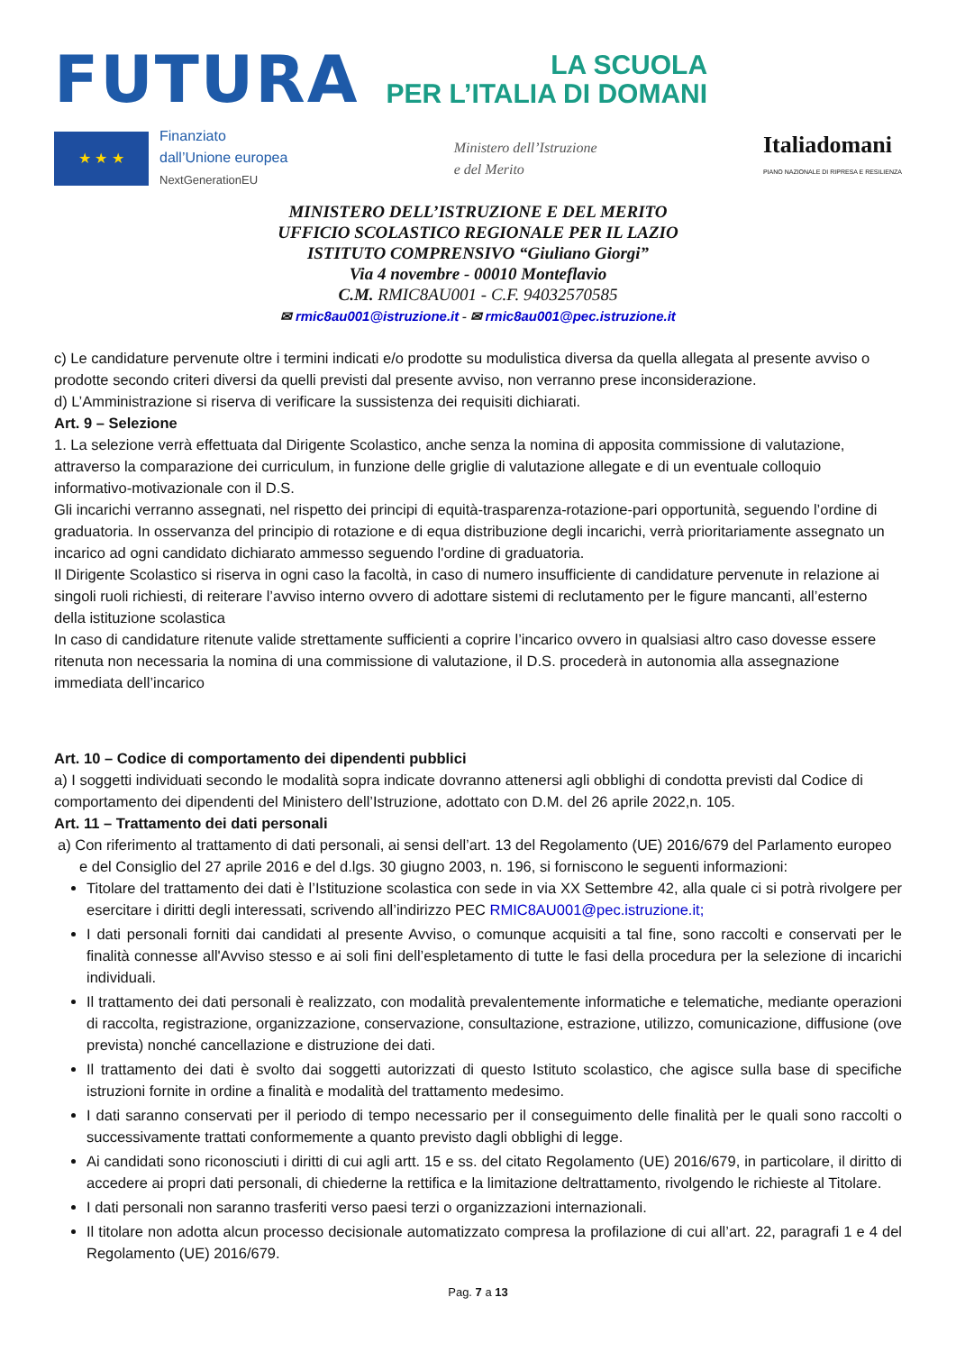FUTURA
LA SCUOLA
PER L’ITALIA DI DOMANI
★ ★ ★
Finanziato
dall’Unione europea
NextGenerationEU
Ministero dell’Istruzione
e del Merito
Italiadomani
PIANO NAZIONALE DI RIPRESA E RESILIENZA
MINISTERO DELL’ISTRUZIONE E DEL MERITO
UFFICIO SCOLASTICO REGIONALE PER IL LAZIO
ISTITUTO COMPRENSIVO “Giuliano Giorgi”
Via 4 novembre - 00010 Monteflavio
C.M. RMIC8AU001 - C.F. 94032570585
✉ rmic8au001@istruzione.it - ✉ rmic8au001@pec.istruzione.it
c) Le candidature pervenute oltre i termini indicati e/o prodotte su modulistica diversa da quella allegata al presente avviso o prodotte secondo criteri diversi da quelli previsti dal presente avviso, non verranno prese inconsiderazione.
d) L’Amministrazione si riserva di verificare la sussistenza dei requisiti dichiarati.
Art. 9 – Selezione
1. La selezione verrà effettuata dal Dirigente Scolastico, anche senza la nomina di apposita commissione di valutazione, attraverso la comparazione dei curriculum, in funzione delle griglie di valutazione allegate e di un eventuale colloquio informativo-motivazionale con il D.S.
Gli incarichi verranno assegnati, nel rispetto dei principi di equità-trasparenza-rotazione-pari opportunità, seguendo l’ordine di graduatoria. In osservanza del principio di rotazione e di equa distribuzione degli incarichi, verrà prioritariamente assegnato un incarico ad ogni candidato dichiarato ammesso seguendo l'ordine di graduatoria.
Il Dirigente Scolastico si riserva in ogni caso la facoltà, in caso di numero insufficiente di candidature pervenute in relazione ai singoli ruoli richiesti, di reiterare l’avviso interno ovvero di adottare sistemi di reclutamento per le figure mancanti, all’esterno della istituzione scolastica
In caso di candidature ritenute valide strettamente sufficienti a coprire l’incarico ovvero in qualsiasi altro caso dovesse essere ritenuta non necessaria la nomina di una commissione di valutazione, il D.S. procederà in autonomia alla assegnazione immediata dell’incarico
Art. 10 – Codice di comportamento dei dipendenti pubblici
a) I soggetti individuati secondo le modalità sopra indicate dovranno attenersi agli obblighi di condotta previsti dal Codice di comportamento dei dipendenti del Ministero dell’Istruzione, adottato con D.M. del 26 aprile 2022,n. 105.
Art. 11 – Trattamento dei dati personali
a) Con riferimento al trattamento di dati personali, ai sensi dell’art. 13 del Regolamento (UE) 2016/679 del Parlamento europeo e del Consiglio del 27 aprile 2016 e del d.lgs. 30 giugno 2003, n. 196, si forniscono le seguenti informazioni:
Titolare del trattamento dei dati è l’Istituzione scolastica con sede in via XX Settembre 42, alla quale ci si potrà rivolgere per esercitare i diritti degli interessati, scrivendo all’indirizzo PEC RMIC8AU001@pec.istruzione.it;
I dati personali forniti dai candidati al presente Avviso, o comunque acquisiti a tal fine, sono raccolti e conservati per le finalità connesse all'Avviso stesso e ai soli fini dell’espletamento di tutte le fasi della procedura per la selezione di incarichi individuali.
Il trattamento dei dati personali è realizzato, con modalità prevalentemente informatiche e telematiche, mediante operazioni di raccolta, registrazione, organizzazione, conservazione, consultazione, estrazione, utilizzo, comunicazione, diffusione (ove prevista) nonché cancellazione e distruzione dei dati.
Il trattamento dei dati è svolto dai soggetti autorizzati di questo Istituto scolastico, che agisce sulla base di specifiche istruzioni fornite in ordine a finalità e modalità del trattamento medesimo.
I dati saranno conservati per il periodo di tempo necessario per il conseguimento delle finalità per le quali sono raccolti o successivamente trattati conformemente a quanto previsto dagli obblighi di legge.
Ai candidati sono riconosciuti i diritti di cui agli artt. 15 e ss. del citato Regolamento (UE) 2016/679, in particolare, il diritto di accedere ai propri dati personali, di chiederne la rettifica e la limitazione deltrattamento, rivolgendo le richieste al Titolare.
I dati personali non saranno trasferiti verso paesi terzi o organizzazioni internazionali.
Il titolare non adotta alcun processo decisionale automatizzato compresa la profilazione di cui all’art. 22, paragrafi 1 e 4 del Regolamento (UE) 2016/679.
Pag. 7 a 13